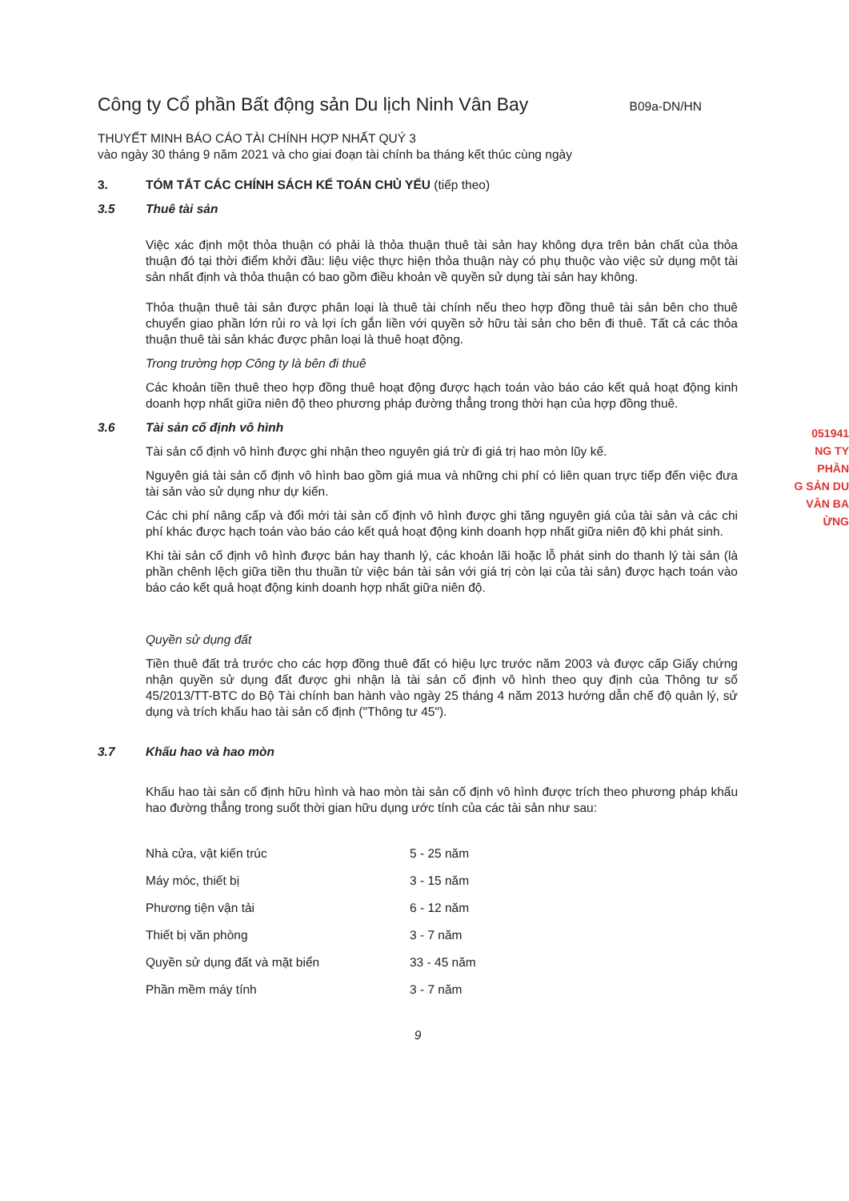051941
NG TY
PHẦN
G SẢN DU
VÂN BA
ỪNG
Công ty Cổ phần Bất động sản Du lịch Ninh Vân Bay
B09a-DN/HN
THUYẾT MINH BÁO CÁO TÀI CHÍNH HỢP NHẤT QUÝ 3
vào ngày 30 tháng 9 năm 2021 và cho giai đoạn tài chính ba tháng kết thúc cùng ngày
3. TÓM TẮT CÁC CHÍNH SÁCH KẾ TOÁN CHỦ YẾU (tiếp theo)
3.5 Thuê tài sản
Việc xác định một thỏa thuận có phải là thỏa thuận thuê tài sản hay không dựa trên bản chất của thỏa thuận đó tại thời điểm khởi đầu: liệu việc thực hiện thỏa thuận này có phụ thuộc vào việc sử dụng một tài sản nhất định và thỏa thuận có bao gồm điều khoản về quyền sử dụng tài sản hay không.
Thỏa thuận thuê tài sản được phân loại là thuê tài chính nếu theo hợp đồng thuê tài sản bên cho thuê chuyển giao phần lớn rủi ro và lợi ích gắn liền với quyền sở hữu tài sản cho bên đi thuê. Tất cả các thỏa thuận thuê tài sản khác được phân loại là thuê hoạt động.
Trong trường hợp Công ty là bên đi thuê
Các khoản tiền thuê theo hợp đồng thuê hoạt động được hạch toán vào báo cáo kết quả hoạt động kinh doanh hợp nhất giữa niên độ theo phương pháp đường thẳng trong thời hạn của hợp đồng thuê.
3.6 Tài sản cố định vô hình
Tài sản cố định vô hình được ghi nhận theo nguyên giá trừ đi giá trị hao mòn lũy kế.
Nguyên giá tài sản cố định vô hình bao gồm giá mua và những chi phí có liên quan trực tiếp đến việc đưa tài sản vào sử dụng như dự kiến.
Các chi phí nâng cấp và đổi mới tài sản cố định vô hình được ghi tăng nguyên giá của tài sản và các chi phí khác được hạch toán vào báo cáo kết quả hoạt động kinh doanh hợp nhất giữa niên độ khi phát sinh.
Khi tài sản cố định vô hình được bán hay thanh lý, các khoản lãi hoặc lỗ phát sinh do thanh lý tài sản (là phần chênh lệch giữa tiền thu thuần từ việc bán tài sản với giá trị còn lại của tài sản) được hạch toán vào báo cáo kết quả hoạt động kinh doanh hợp nhất giữa niên độ.
Quyền sử dụng đất
Tiền thuê đất trả trước cho các hợp đồng thuê đất có hiệu lực trước năm 2003 và được cấp Giấy chứng nhận quyền sử dụng đất được ghi nhận là tài sản cố định vô hình theo quy định của Thông tư số 45/2013/TT-BTC do Bộ Tài chính ban hành vào ngày 25 tháng 4 năm 2013 hướng dẫn chế độ quản lý, sử dụng và trích khấu hao tài sản cố định ("Thông tư 45").
3.7 Khấu hao và hao mòn
Khấu hao tài sản cố định hữu hình và hao mòn tài sản cố định vô hình được trích theo phương pháp khấu hao đường thẳng trong suốt thời gian hữu dụng ước tính của các tài sản như sau:
| Nhà cửa, vật kiến trúc | 5 - 25 năm |
| Máy móc, thiết bị | 3 - 15 năm |
| Phương tiện vận tải | 6 - 12 năm |
| Thiết bị văn phòng | 3 - 7 năm |
| Quyền sử dụng đất và mặt biển | 33 - 45 năm |
| Phần mềm máy tính | 3 - 7 năm |
9